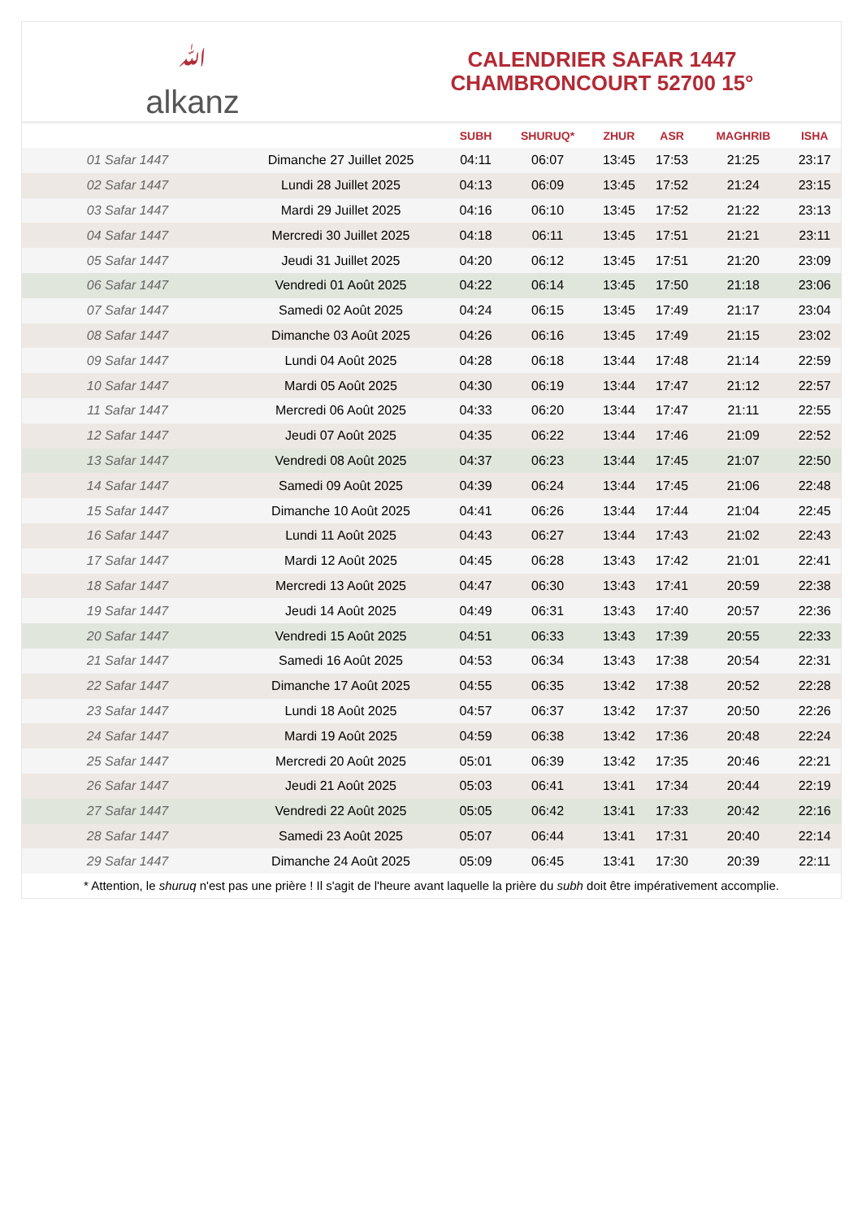ﷲalkanz
CALENDRIER SAFAR 1447
CHAMBRONCOURT 52700 15°
| | | SUBH | SHURUQ* | ZHUR | ASR | MAGHRIB | ISHA |
| --- | --- | --- | --- | --- | --- | --- | --- |
| 01 Safar 1447 | Dimanche 27 Juillet 2025 | 04:11 | 06:07 | 13:45 | 17:53 | 21:25 | 23:17 |
| 02 Safar 1447 | Lundi 28 Juillet 2025 | 04:13 | 06:09 | 13:45 | 17:52 | 21:24 | 23:15 |
| 03 Safar 1447 | Mardi 29 Juillet 2025 | 04:16 | 06:10 | 13:45 | 17:52 | 21:22 | 23:13 |
| 04 Safar 1447 | Mercredi 30 Juillet 2025 | 04:18 | 06:11 | 13:45 | 17:51 | 21:21 | 23:11 |
| 05 Safar 1447 | Jeudi 31 Juillet 2025 | 04:20 | 06:12 | 13:45 | 17:51 | 21:20 | 23:09 |
| 06 Safar 1447 | Vendredi 01 Août 2025 | 04:22 | 06:14 | 13:45 | 17:50 | 21:18 | 23:06 |
| 07 Safar 1447 | Samedi 02 Août 2025 | 04:24 | 06:15 | 13:45 | 17:49 | 21:17 | 23:04 |
| 08 Safar 1447 | Dimanche 03 Août 2025 | 04:26 | 06:16 | 13:45 | 17:49 | 21:15 | 23:02 |
| 09 Safar 1447 | Lundi 04 Août 2025 | 04:28 | 06:18 | 13:44 | 17:48 | 21:14 | 22:59 |
| 10 Safar 1447 | Mardi 05 Août 2025 | 04:30 | 06:19 | 13:44 | 17:47 | 21:12 | 22:57 |
| 11 Safar 1447 | Mercredi 06 Août 2025 | 04:33 | 06:20 | 13:44 | 17:47 | 21:11 | 22:55 |
| 12 Safar 1447 | Jeudi 07 Août 2025 | 04:35 | 06:22 | 13:44 | 17:46 | 21:09 | 22:52 |
| 13 Safar 1447 | Vendredi 08 Août 2025 | 04:37 | 06:23 | 13:44 | 17:45 | 21:07 | 22:50 |
| 14 Safar 1447 | Samedi 09 Août 2025 | 04:39 | 06:24 | 13:44 | 17:45 | 21:06 | 22:48 |
| 15 Safar 1447 | Dimanche 10 Août 2025 | 04:41 | 06:26 | 13:44 | 17:44 | 21:04 | 22:45 |
| 16 Safar 1447 | Lundi 11 Août 2025 | 04:43 | 06:27 | 13:44 | 17:43 | 21:02 | 22:43 |
| 17 Safar 1447 | Mardi 12 Août 2025 | 04:45 | 06:28 | 13:43 | 17:42 | 21:01 | 22:41 |
| 18 Safar 1447 | Mercredi 13 Août 2025 | 04:47 | 06:30 | 13:43 | 17:41 | 20:59 | 22:38 |
| 19 Safar 1447 | Jeudi 14 Août 2025 | 04:49 | 06:31 | 13:43 | 17:40 | 20:57 | 22:36 |
| 20 Safar 1447 | Vendredi 15 Août 2025 | 04:51 | 06:33 | 13:43 | 17:39 | 20:55 | 22:33 |
| 21 Safar 1447 | Samedi 16 Août 2025 | 04:53 | 06:34 | 13:43 | 17:38 | 20:54 | 22:31 |
| 22 Safar 1447 | Dimanche 17 Août 2025 | 04:55 | 06:35 | 13:42 | 17:38 | 20:52 | 22:28 |
| 23 Safar 1447 | Lundi 18 Août 2025 | 04:57 | 06:37 | 13:42 | 17:37 | 20:50 | 22:26 |
| 24 Safar 1447 | Mardi 19 Août 2025 | 04:59 | 06:38 | 13:42 | 17:36 | 20:48 | 22:24 |
| 25 Safar 1447 | Mercredi 20 Août 2025 | 05:01 | 06:39 | 13:42 | 17:35 | 20:46 | 22:21 |
| 26 Safar 1447 | Jeudi 21 Août 2025 | 05:03 | 06:41 | 13:41 | 17:34 | 20:44 | 22:19 |
| 27 Safar 1447 | Vendredi 22 Août 2025 | 05:05 | 06:42 | 13:41 | 17:33 | 20:42 | 22:16 |
| 28 Safar 1447 | Samedi 23 Août 2025 | 05:07 | 06:44 | 13:41 | 17:31 | 20:40 | 22:14 |
| 29 Safar 1447 | Dimanche 24 Août 2025 | 05:09 | 06:45 | 13:41 | 17:30 | 20:39 | 22:11 |
* Attention, le shuruq n'est pas une prière ! Il s'agit de l'heure avant laquelle la prière du subh doit être impérativement accomplie.